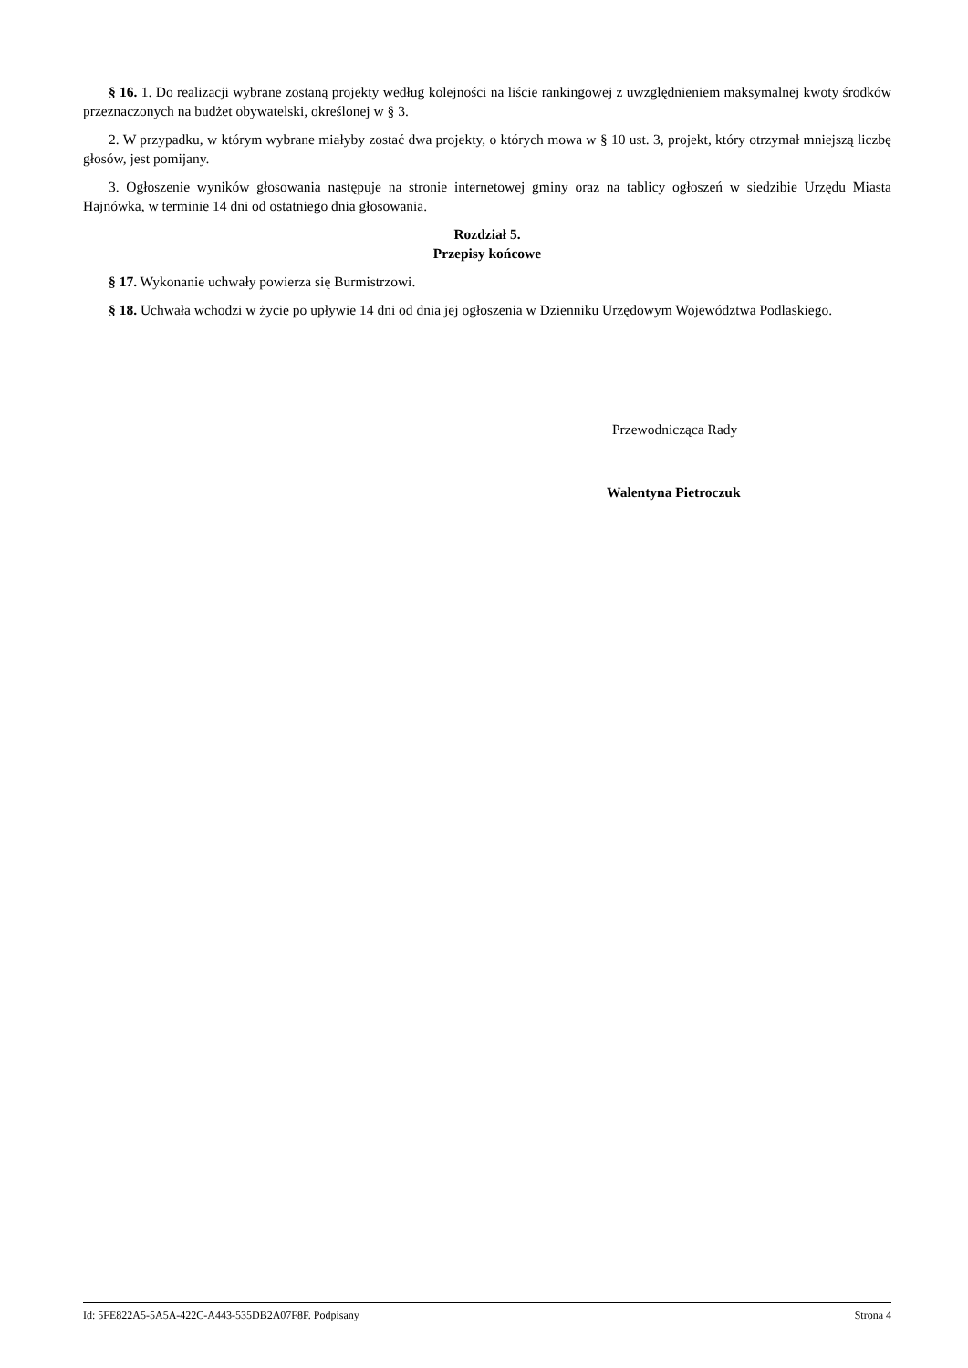§ 16. 1. Do realizacji wybrane zostaną projekty według kolejności na liście rankingowej z uwzględnieniem maksymalnej kwoty środków przeznaczonych na budżet obywatelski, określonej w § 3.
2. W przypadku, w którym wybrane miałyby zostać dwa projekty, o których mowa w § 10 ust. 3, projekt, który otrzymał mniejszą liczbę głosów, jest pomijany.
3. Ogłoszenie wyników głosowania następuje na stronie internetowej gminy oraz na tablicy ogłoszeń w siedzibie Urzędu Miasta Hajnówka, w terminie 14 dni od ostatniego dnia głosowania.
Rozdział 5.
Przepisy końcowe
§ 17. Wykonanie uchwały powierza się Burmistrzowi.
§ 18. Uchwała wchodzi w życie po upływie 14 dni od dnia jej ogłoszenia w Dzienniku Urzędowym Województwa Podlaskiego.
Przewodnicząca Rady
Walentyna Pietroczuk
Id: 5FE822A5-5A5A-422C-A443-535DB2A07F8F. Podpisany Strona 4